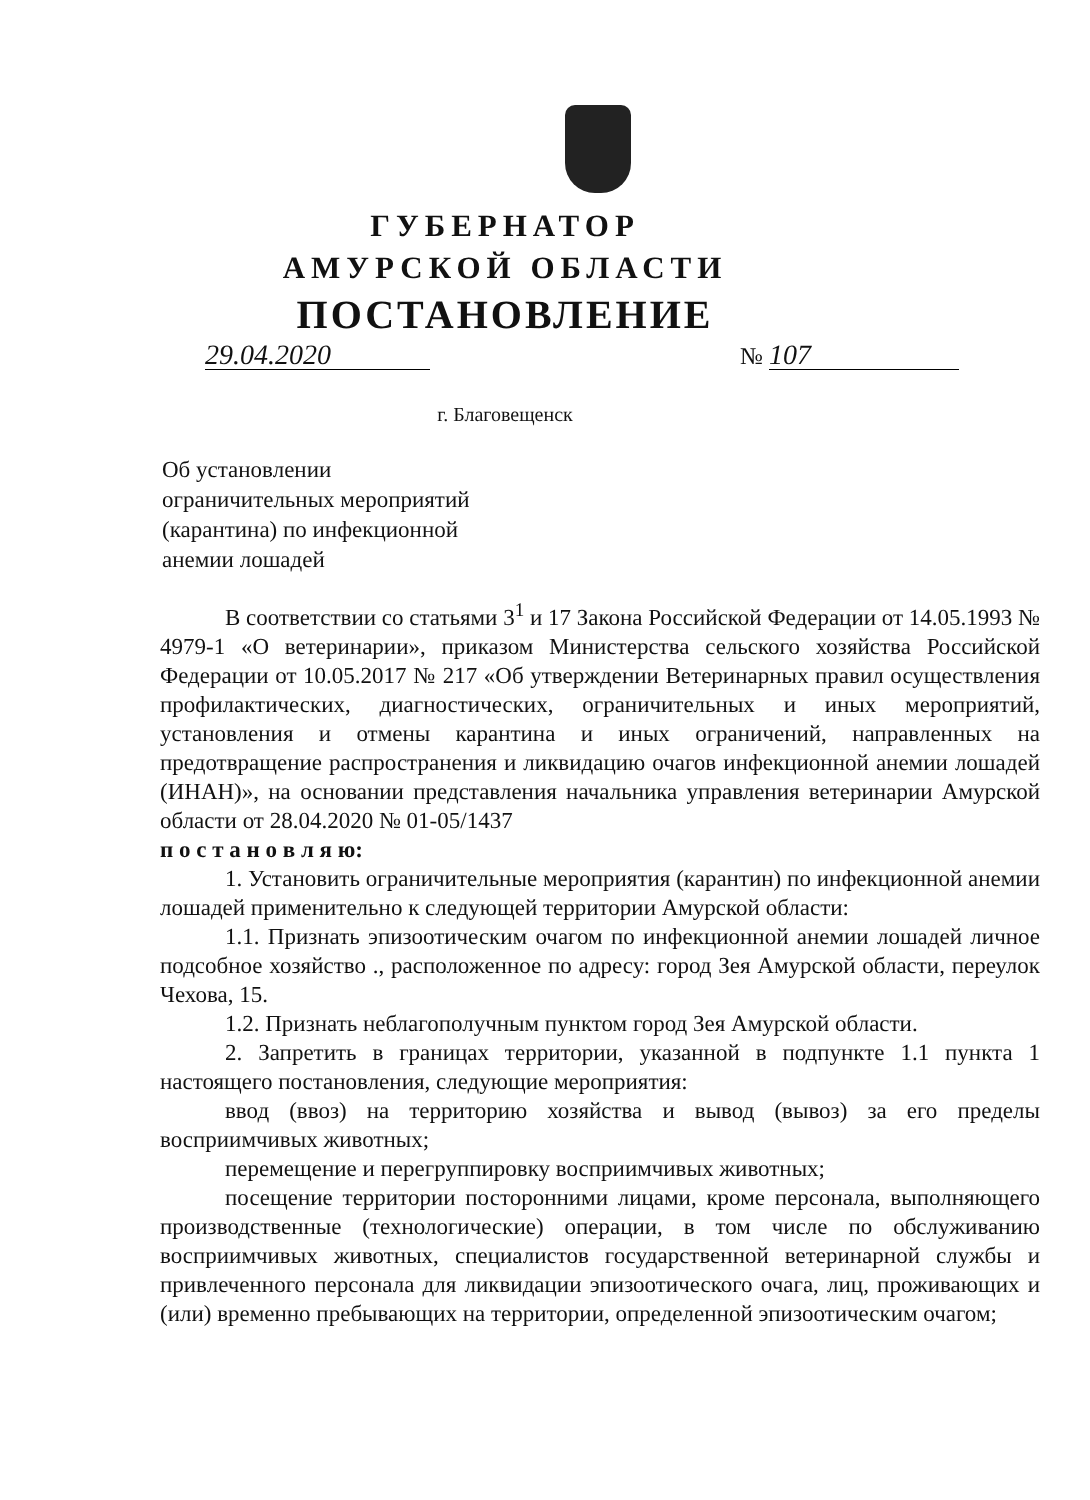ГУБЕРНАТОР
АМУРСКОЙ ОБЛАСТИ
ПОСТАНОВЛЕНИЕ
29.04.2020 № 107
г. Благовещенск
Об установлении
ограничительных мероприятий
(карантина) по инфекционной
анемии лошадей
В соответствии со статьями 3<sup>1</sup> и 17 Закона Российской Федерации от 14.05.1993 № 4979-1 «О ветеринарии», приказом Министерства сельского хозяйства Российской Федерации от 10.05.2017 № 217 «Об утверждении Ветеринарных правил осуществления профилактических, диагностических, ограничительных и иных мероприятий, установления и отмены карантина и иных ограничений, направленных на предотвращение распространения и ликвидацию очагов инфекционной анемии лошадей (ИНАН)», на основании представления начальника управления ветеринарии Амурской области от 28.04.2020 № 01-05/1437
п о с т а н о в л я ю:
1. Установить ограничительные мероприятия (карантин) по инфекционной анемии лошадей применительно к следующей территории Амурской области:
1.1. Признать эпизоотическим очагом по инфекционной анемии лошадей личное подсобное хозяйство ., расположенное по адресу: город Зея Амурской области, переулок Чехова, 15.
1.2. Признать неблагополучным пунктом город Зея Амурской области.
2. Запретить в границах территории, указанной в подпункте 1.1 пункта 1 настоящего постановления, следующие мероприятия:
ввод (ввоз) на территорию хозяйства и вывод (вывоз) за его пределы восприимчивых животных;
перемещение и перегруппировку восприимчивых животных;
посещение территории посторонними лицами, кроме персонала, выполняющего производственные (технологические) операции, в том числе по обслуживанию восприимчивых животных, специалистов государственной ветеринарной службы и привлеченного персонала для ликвидации эпизоотического очага, лиц, проживающих и (или) временно пребывающих на территории, определенной эпизоотическим очагом;